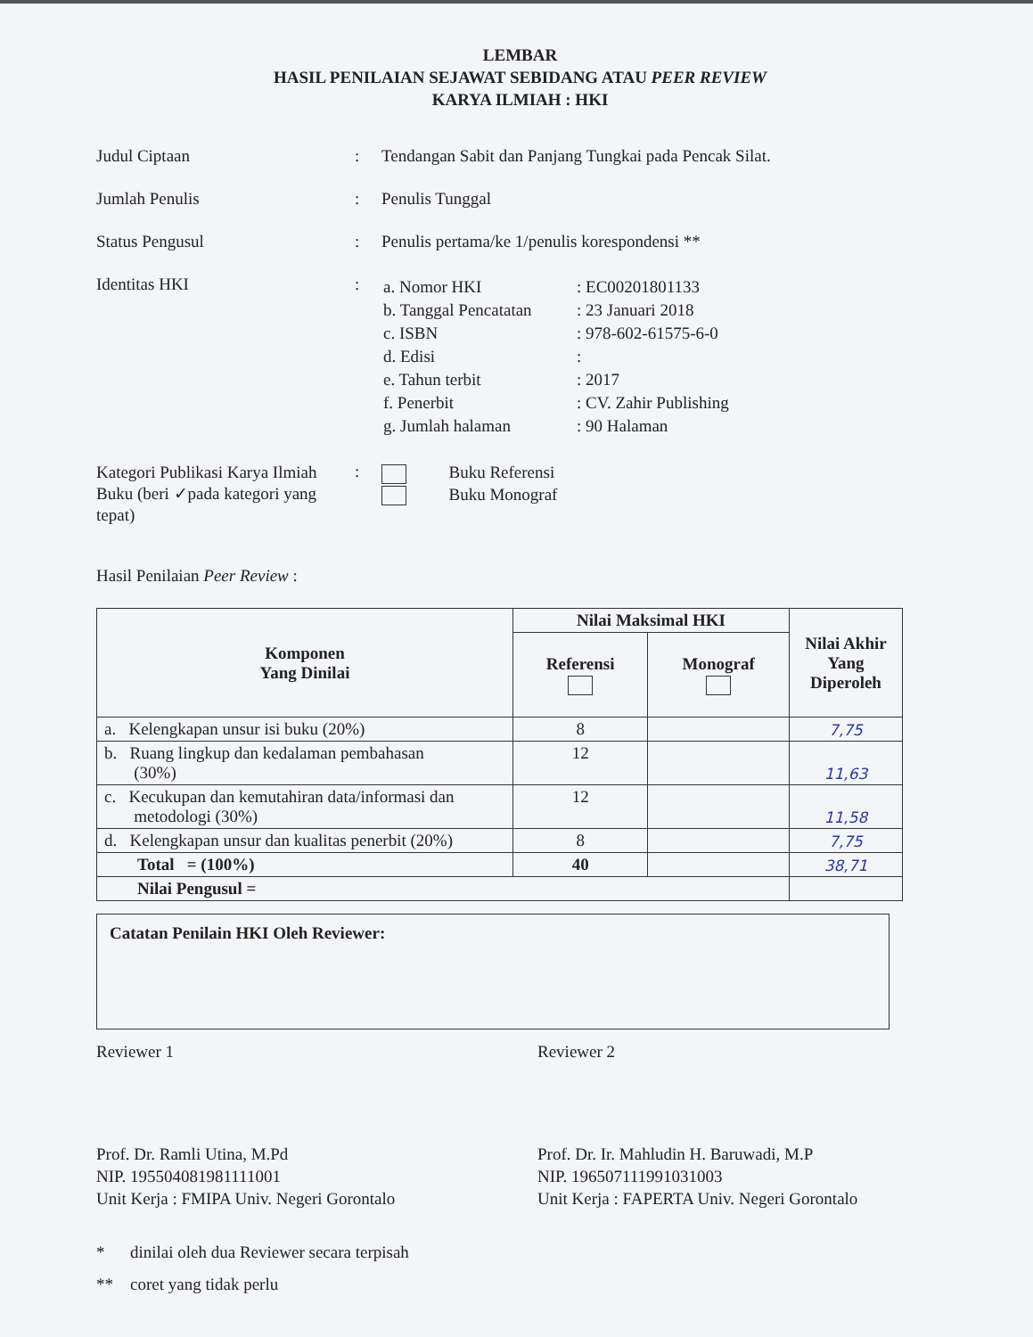LEMBAR
HASIL PENILAIAN SEJAWAT SEBIDANG ATAU PEER REVIEW
KARYA ILMIAH : HKI
Judul Ciptaan : Tendangan Sabit dan Panjang Tungkai pada Pencak Silat.
Jumlah Penulis : Penulis Tunggal
Status Pengusul : Penulis pertama/ke 1/penulis korespondensi **
Identitas HKI :
| a. Nomor HKI | : EC00201801133 |
| b. Tanggal Pencatatan | : 23 Januari 2018 |
| c. ISBN | : 978-602-61575-6-0 |
| d. Edisi | : |
| e. Tahun terbit | : 2017 |
| f. Penerbit | : CV. Zahir Publishing |
| g. Jumlah halaman | : 90 Halaman |
Kategori Publikasi Karya Ilmiah Buku (beri ✓pada kategori yang tepat)
:
Buku Referensi
Buku Monograf
Hasil Penilaian Peer Review :
| Komponen Yang Dinilai | Nilai Maksimal HKI | | Nilai Akhir Yang Diperoleh |
| --- | --- | --- | --- |
| | Referensi | Monograf | |
| a. Kelengkapan unsur isi buku (20%) | 8 | | 7,75 |
| b. Ruang lingkup dan kedalaman pembahasan (30%) | 12 | | 11,63 |
| c. Kecukupan dan kemutahiran data/informasi dan metodologi (30%) | 12 | | 11,58 |
| d. Kelengkapan unsur dan kualitas penerbit (20%) | 8 | | 7,75 |
| Total = (100%) | 40 | | 38,71 |
| Nilai Pengusul = | | | |
Catatan Penilain HKI Oleh Reviewer:
Reviewer 1
Prof. Dr. Ramli Utina, M.Pd
NIP. 195504081981111001
Unit Kerja : FMIPA Univ. Negeri Gorontalo
Reviewer 2
Prof. Dr. Ir. Mahludin H. Baruwadi, M.P
NIP. 196507111991031003
Unit Kerja : FAPERTA Univ. Negeri Gorontalo
* dinilai oleh dua Reviewer secara terpisah
** coret yang tidak perlu